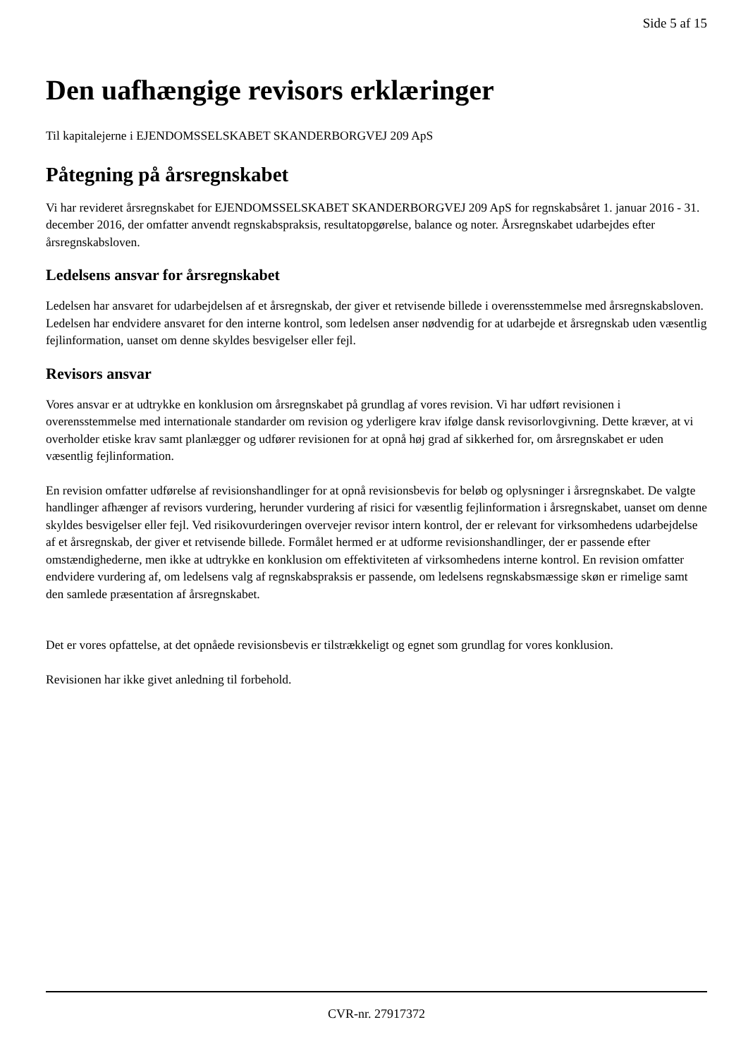Side 5 af 15
Den uafhængige revisors erklæringer
Til kapitalejerne i EJENDOMSSELSKABET SKANDERBORGVEJ 209 ApS
Påtegning på årsregnskabet
Vi har revideret årsregnskabet for EJENDOMSSELSKABET SKANDERBORGVEJ 209 ApS for regnskabsåret 1. januar 2016 - 31. december 2016, der omfatter anvendt regnskabspraksis, resultatopgørelse, balance og noter. Årsregnskabet udarbejdes efter årsregnskabsloven.
Ledelsens ansvar for årsregnskabet
Ledelsen har ansvaret for udarbejdelsen af et årsregnskab, der giver et retvisende billede i overensstemmelse med årsregnskabsloven. Ledelsen har endvidere ansvaret for den interne kontrol, som ledelsen anser nødvendig for at udarbejde et årsregnskab uden væsentlig fejlinformation, uanset om denne skyldes besvigelser eller fejl.
Revisors ansvar
Vores ansvar er at udtrykke en konklusion om årsregnskabet på grundlag af vores revision. Vi har udført revisionen i overensstemmelse med internationale standarder om revision og yderligere krav ifølge dansk revisorlovgivning. Dette kræver, at vi overholder etiske krav samt planlægger og udfører revisionen for at opnå høj grad af sikkerhed for, om årsregnskabet er uden væsentlig fejlinformation.
En revision omfatter udførelse af revisionshandlinger for at opnå revisionsbevis for beløb og oplysninger i årsregnskabet. De valgte handlinger afhænger af revisors vurdering, herunder vurdering af risici for væsentlig fejlinformation i årsregnskabet, uanset om denne skyldes besvigelser eller fejl. Ved risikovurderingen overvejer revisor intern kontrol, der er relevant for virksomhedens udarbejdelse af et årsregnskab, der giver et retvisende billede. Formålet hermed er at udforme revisionshandlinger, der er passende efter omstændighederne, men ikke at udtrykke en konklusion om effektiviteten af virksomhedens interne kontrol. En revision omfatter endvidere vurdering af, om ledelsens valg af regnskabspraksis er passende, om ledelsens regnskabsmæssige skøn er rimelige samt den samlede præsentation af årsregnskabet.
Det er vores opfattelse, at det opnåede revisionsbevis er tilstrækkeligt og egnet som grundlag for vores konklusion.
Revisionen har ikke givet anledning til forbehold.
CVR-nr. 27917372